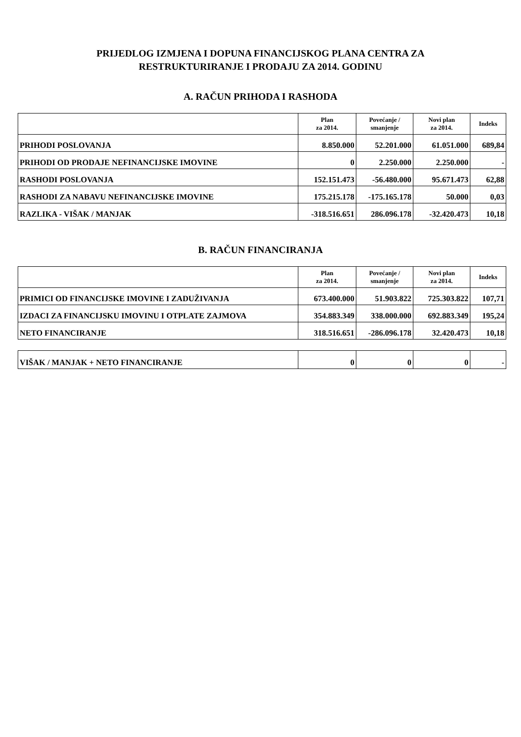PRIJEDLOG IZMJENA I DOPUNA FINANCIJSKOG PLANA CENTRA ZA
RESTRUKTURIRANJE I PRODAJU ZA 2014. GODINU
A. RAČUN PRIHODA I RASHODA
| | Plan za 2014. | Povećanje / smanjenje | Novi plan za 2014. | Indeks |
| --- | --- | --- | --- | --- |
| PRIHODI POSLOVANJA | 8.850.000 | 52.201.000 | 61.051.000 | 689,84 |
| PRIHODI OD PRODAJE NEFINANCIJSKE IMOVINE | 0 | 2.250.000 | 2.250.000 | - |
| RASHODI POSLOVANJA | 152.151.473 | -56.480.000 | 95.671.473 | 62,88 |
| RASHODI ZA NABAVU NEFINANCIJSKE IMOVINE | 175.215.178 | -175.165.178 | 50.000 | 0,03 |
| RAZLIKA - VIŠAK / MANJAK | -318.516.651 | 286.096.178 | -32.420.473 | 10,18 |
B. RAČUN FINANCIRANJA
| | Plan za 2014. | Povećanje / smanjenje | Novi plan za 2014. | Indeks |
| --- | --- | --- | --- | --- |
| PRIMICI OD FINANCIJSKE IMOVINE I ZADUŽIVANJA | 673.400.000 | 51.903.822 | 725.303.822 | 107,71 |
| IZDACI ZA FINANCIJSKU IMOVINU I OTPLATE ZAJMOVA | 354.883.349 | 338.000.000 | 692.883.349 | 195,24 |
| NETO FINANCIRANJE | 318.516.651 | -286.096.178 | 32.420.473 | 10,18 |
| VIŠAK / MANJAK + NETO FINANCIRANJE | 0 | 0 | 0 | - |